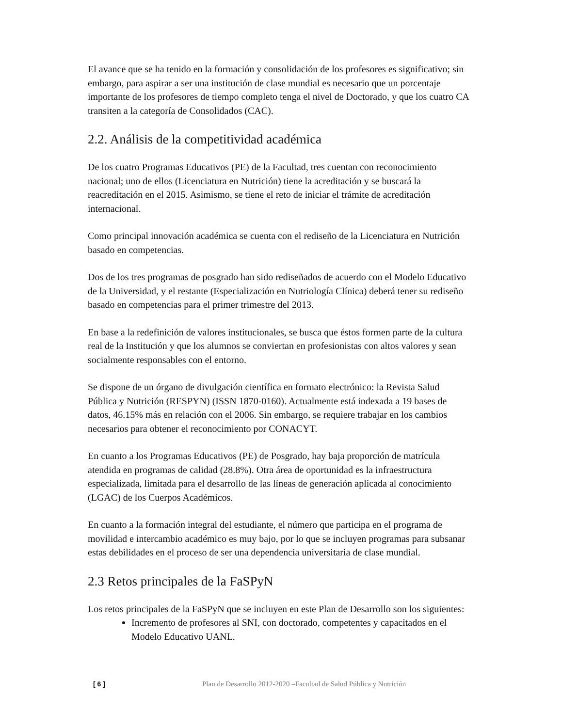El avance que se ha tenido en la formación y consolidación de los profesores es significativo; sin embargo, para aspirar a ser una institución de clase mundial es necesario que un porcentaje importante de los profesores de tiempo completo tenga el nivel de Doctorado, y que los cuatro CA transiten a la categoría de Consolidados (CAC).
2.2. Análisis de la competitividad académica
De los cuatro Programas Educativos (PE) de la Facultad, tres cuentan con reconocimiento nacional; uno de ellos (Licenciatura en Nutrición) tiene la acreditación y se buscará la reacreditación en el 2015. Asimismo, se tiene el reto de iniciar el trámite de acreditación internacional.
Como principal innovación académica se cuenta con el rediseño de la Licenciatura en Nutrición basado en competencias.
Dos de los tres programas de posgrado han sido rediseñados de acuerdo con el Modelo Educativo de la Universidad, y el restante (Especialización en Nutriología Clínica) deberá tener su rediseño basado en competencias para el primer trimestre del 2013.
En base a la redefinición de valores institucionales, se busca que éstos formen parte de la cultura real de la Institución y que los alumnos se conviertan en profesionistas con altos valores y sean socialmente responsables con el entorno.
Se dispone de un órgano de divulgación científica en formato electrónico: la Revista Salud Pública y Nutrición (RESPYN) (ISSN 1870-0160). Actualmente está indexada a 19 bases de datos, 46.15% más en relación con el 2006. Sin embargo, se requiere trabajar en los cambios necesarios para obtener el reconocimiento por CONACYT.
En cuanto a los Programas Educativos (PE) de Posgrado, hay baja proporción de matrícula atendida en programas de calidad (28.8%). Otra área de oportunidad es la infraestructura especializada, limitada para el desarrollo de las líneas de generación aplicada al conocimiento (LGAC) de los Cuerpos Académicos.
En cuanto a la formación integral del estudiante, el número que participa en el programa de movilidad e intercambio académico es muy bajo, por lo que se incluyen programas para subsanar estas debilidades en el proceso de ser una dependencia universitaria de clase mundial.
2.3 Retos principales de la FaSPyN
Los retos principales de la FaSPyN que se incluyen en este Plan de Desarrollo son los siguientes:
Incremento de profesores al SNI, con doctorado, competentes y capacitados en el Modelo Educativo UANL.
[ 6 ] Plan de Desarrollo 2012-2020 –Facultad de Salud Pública y Nutrición